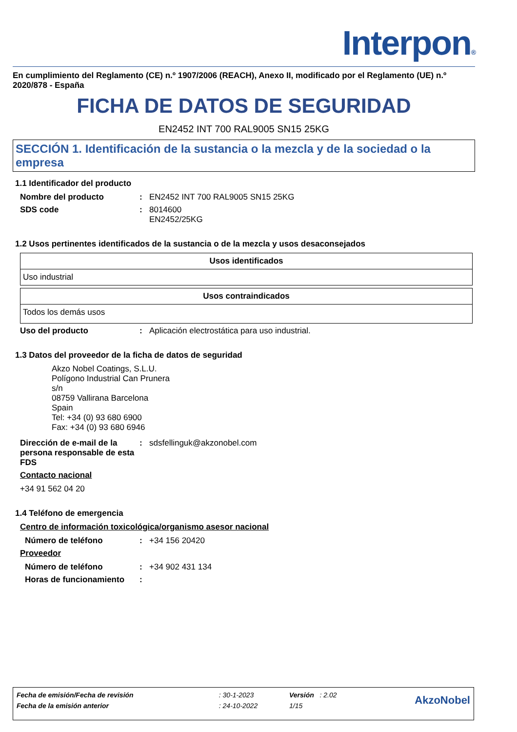Interpon®
En cumplimiento del Reglamento (CE) n.º 1907/2006 (REACH), Anexo II, modificado por el Reglamento (UE) n.º 2020/878 - España
FICHA DE DATOS DE SEGURIDAD
EN2452 INT 700 RAL9005 SN15 25KG
SECCIÓN 1. Identificación de la sustancia o la mezcla y de la sociedad o la empresa
1.1 Identificador del producto
Nombre del producto : EN2452 INT 700 RAL9005 SN15 25KG
SDS code : 8014600
EN2452/25KG
1.2 Usos pertinentes identificados de la sustancia o de la mezcla y usos desaconsejados
| Usos identificados |
| --- |
| Uso industrial |
| Usos contraindicados |
| --- |
| Todos los demás usos |
Uso del producto : Aplicación electrostática para uso industrial.
1.3 Datos del proveedor de la ficha de datos de seguridad
Akzo Nobel Coatings, S.L.U.
Polígono Industrial Can Prunera
s/n
08759 Vallirana Barcelona
Spain
Tel: +34 (0) 93 680 6900
Fax: +34 (0) 93 680 6946
Dirección de e-mail de la persona responsable de esta FDS
: sdsfellinguk@akzonobel.com
Contacto nacional
+34 91 562 04 20
1.4 Teléfono de emergencia
Centro de información toxicológica/organismo asesor nacional
Número de teléfono : +34 156 20420
Proveedor
Número de teléfono : +34 902 431 134
Horas de funcionamiento :
| Fecha de emisión/Fecha de revisión | : 30-1-2023 | Versión : 2.02 | AkzoNobel |
| Fecha de la emisión anterior | : 24-10-2022 | 1/15 | |